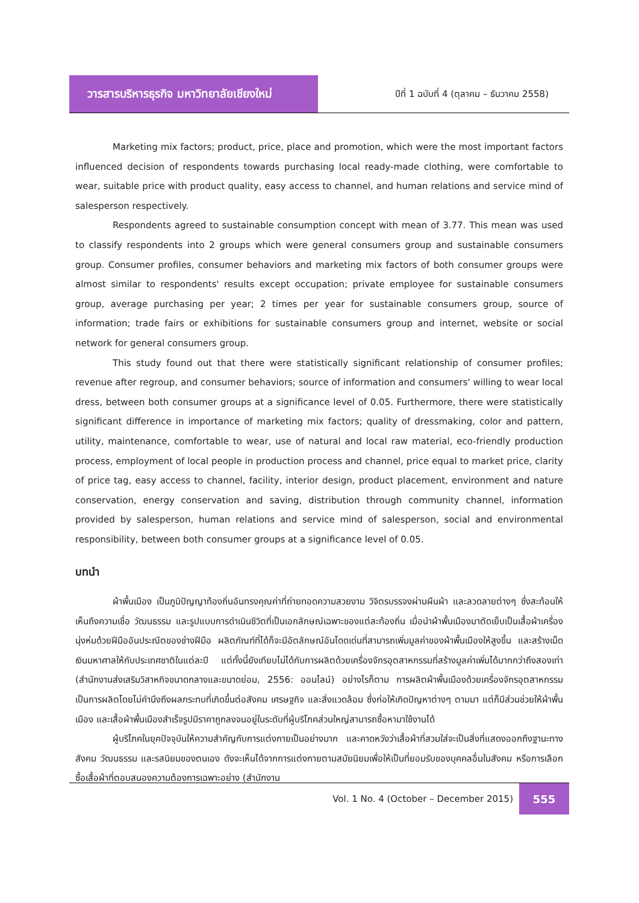วารสารบริหารธุรกิจ มหาวิทยาลัยเชียงใหม่
ปีที่ 1 ฉบับที่ 4 (ตุลาคม – ธันวาคม 2558)
Marketing mix factors; product, price, place and promotion, which were the most important factors influenced decision of respondents towards purchasing local ready-made clothing, were comfortable to wear, suitable price with product quality, easy access to channel, and human relations and service mind of salesperson respectively.
Respondents agreed to sustainable consumption concept with mean of 3.77. This mean was used to classify respondents into 2 groups which were general consumers group and sustainable consumers group. Consumer profiles, consumer behaviors and marketing mix factors of both consumer groups were almost similar to respondents' results except occupation; private employee for sustainable consumers group, average purchasing per year; 2 times per year for sustainable consumers group, source of information; trade fairs or exhibitions for sustainable consumers group and internet, website or social network for general consumers group.
This study found out that there were statistically significant relationship of consumer profiles; revenue after regroup, and consumer behaviors; source of information and consumers' willing to wear local dress, between both consumer groups at a significance level of 0.05. Furthermore, there were statistically significant difference in importance of marketing mix factors; quality of dressmaking, color and pattern, utility, maintenance, comfortable to wear, use of natural and local raw material, eco-friendly production process, employment of local people in production process and channel, price equal to market price, clarity of price tag, easy access to channel, facility, interior design, product placement, environment and nature conservation, energy conservation and saving, distribution through community channel, information provided by salesperson, human relations and service mind of salesperson, social and environmental responsibility, between both consumer groups at a significance level of 0.05.
บทนำ
ผ้าพื้นเมือง เป็นภูมิปัญญาท้องถิ่นอันทรงคุณค่าที่ถ่ายทอดความสวยงาม วิจิตรบรรจงผ่านผืนผ้า และลวดลายต่างๆ ซึ่งสะท้อนให้เห็นถึงความเชื่อ วัฒนธรรม และรูปแบบการดำเนินชีวิตที่เป็นเอกลักษณ์เฉพาะของแต่ละท้องถิ่น เมื่อนำผ้าพื้นเมืองมาตัดเย็บเป็นเสื้อผ้าเครื่องนุ่งห่มด้วยฝีมืออันประณีตของช่างฝีมือ ผลิตภัณฑ์ที่ได้ก็จะมีอัตลักษณ์อันโดดเด่นที่สามารถเพิ่มมูลค่าของผ้าพื้นเมืองให้สูงขึ้น และสร้างเม็ดเงินมหาศาลให้กับประเทศชาติในแต่ละปี แต่ทั้งนี้ยังเทียบไม่ได้กับการผลิตด้วยเครื่องจักรอุตสาหกรรมที่สร้างมูลค่าเพิ่มได้มากกว่าถึงสองเท่า (สำนักงานส่งเสริมวิสาหกิจขนาดกลางและขนาดย่อม, 2556: ออนไลน์) อย่างไรก็ตาม การผลิตผ้าพื้นเมืองด้วยเครื่องจักรอุตสาหกรรมเป็นการผลิตโดยไม่คำนึงถึงผลกระทบที่เกิดขึ้นต่อสังคม เศรษฐกิจ และสิ่งแวดล้อม ซึ่งก่อให้เกิดปัญหาต่างๆ ตามมา แต่ก็มีส่วนช่วยให้ผ้าพื้นเมือง และเสื้อผ้าพื้นเมืองสำเร็จรูปมีราคาถูกลงจนอยู่ในระดับที่ผู้บริโภคส่วนใหญ่สามารถซื้อหามาใช้งานได้
ผู้บริโภคในยุคปัจจุบันให้ความสำคัญกับการแต่งกายเป็นอย่างมาก และคาดหวังว่าเสื้อผ้าที่สวมใส่จะเป็นสิ่งที่แสดงออกถึงฐานะทางสังคม วัฒนธรรม และรสนิยมของตนเอง ดังจะเห็นได้จากการแต่งกายตามสมัยนิยมเพื่อให้เป็นที่ยอมรับของบุคคลอื่นในสังคม หรือการเลือกซื้อเสื้อผ้าที่ตอบสนองความต้องการเฉพาะอย่าง (สำนักงาน
Vol. 1 No. 4 (October – December 2015)
555